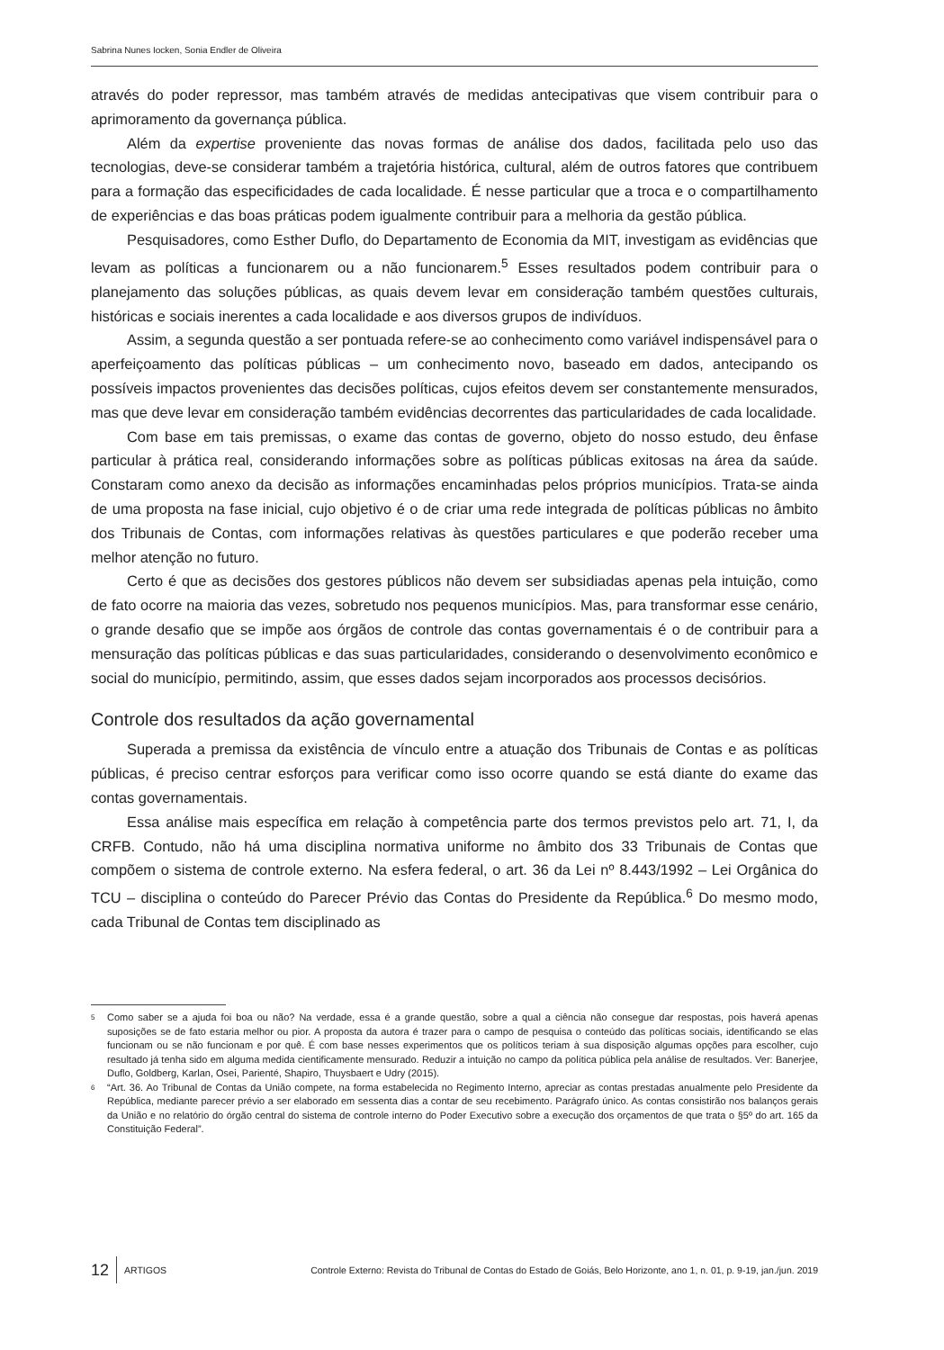Sabrina Nunes Iocken, Sonia Endler de Oliveira
através do poder repressor, mas também através de medidas antecipativas que visem contribuir para o aprimoramento da governança pública.
Além da expertise proveniente das novas formas de análise dos dados, facilitada pelo uso das tecnologias, deve-se considerar também a trajetória histórica, cultural, além de outros fatores que contribuem para a formação das especificidades de cada localidade. É nesse particular que a troca e o compartilhamento de experiências e das boas práticas podem igualmente contribuir para a melhoria da gestão pública.
Pesquisadores, como Esther Duflo, do Departamento de Economia da MIT, investigam as evidências que levam as políticas a funcionarem ou a não funcionarem.<sup>5</sup> Esses resultados podem contribuir para o planejamento das soluções públicas, as quais devem levar em consideração também questões culturais, históricas e sociais inerentes a cada localidade e aos diversos grupos de indivíduos.
Assim, a segunda questão a ser pontuada refere-se ao conhecimento como variável indispensável para o aperfeiçoamento das políticas públicas – um conhecimento novo, baseado em dados, antecipando os possíveis impactos provenientes das decisões políticas, cujos efeitos devem ser constantemente mensurados, mas que deve levar em consideração também evidências decorrentes das particularidades de cada localidade.
Com base em tais premissas, o exame das contas de governo, objeto do nosso estudo, deu ênfase particular à prática real, considerando informações sobre as políticas públicas exitosas na área da saúde. Constaram como anexo da decisão as informações encaminhadas pelos próprios municípios. Trata-se ainda de uma proposta na fase inicial, cujo objetivo é o de criar uma rede integrada de políticas públicas no âmbito dos Tribunais de Contas, com informações relativas às questões particulares e que poderão receber uma melhor atenção no futuro.
Certo é que as decisões dos gestores públicos não devem ser subsidiadas apenas pela intuição, como de fato ocorre na maioria das vezes, sobretudo nos pequenos municípios. Mas, para transformar esse cenário, o grande desafio que se impõe aos órgãos de controle das contas governamentais é o de contribuir para a mensuração das políticas públicas e das suas particularidades, considerando o desenvolvimento econômico e social do município, permitindo, assim, que esses dados sejam incorporados aos processos decisórios.
Controle dos resultados da ação governamental
Superada a premissa da existência de vínculo entre a atuação dos Tribunais de Contas e as políticas públicas, é preciso centrar esforços para verificar como isso ocorre quando se está diante do exame das contas governamentais.
Essa análise mais específica em relação à competência parte dos termos previstos pelo art. 71, I, da CRFB. Contudo, não há uma disciplina normativa uniforme no âmbito dos 33 Tribunais de Contas que compõem o sistema de controle externo. Na esfera federal, o art. 36 da Lei nº 8.443/1992 – Lei Orgânica do TCU – disciplina o conteúdo do Parecer Prévio das Contas do Presidente da República.<sup>6</sup> Do mesmo modo, cada Tribunal de Contas tem disciplinado as
<sup>5</sup> Como saber se a ajuda foi boa ou não? Na verdade, essa é a grande questão, sobre a qual a ciência não consegue dar respostas, pois haverá apenas suposições se de fato estaria melhor ou pior. A proposta da autora é trazer para o campo de pesquisa o conteúdo das políticas sociais, identificando se elas funcionam ou se não funcionam e por quê. É com base nesses experimentos que os políticos teriam à sua disposição algumas opções para escolher, cujo resultado já tenha sido em alguma medida cientificamente mensurado. Reduzir a intuição no campo da política pública pela análise de resultados. Ver: Banerjee, Duflo, Goldberg, Karlan, Osei, Parienté, Shapiro, Thuysbaert e Udry (2015).
<sup>6</sup> “Art. 36. Ao Tribunal de Contas da União compete, na forma estabelecida no Regimento Interno, apreciar as contas prestadas anualmente pelo Presidente da República, mediante parecer prévio a ser elaborado em sessenta dias a contar de seu recebimento. Parágrafo único. As contas consistirão nos balanços gerais da União e no relatório do órgão central do sistema de controle interno do Poder Executivo sobre a execução dos orçamentos de que trata o §5º do art. 165 da Constituição Federal”.
12 ARTIGOS Controle Externo: Revista do Tribunal de Contas do Estado de Goiás, Belo Horizonte, ano 1, n. 01, p. 9-19, jan./jun. 2019